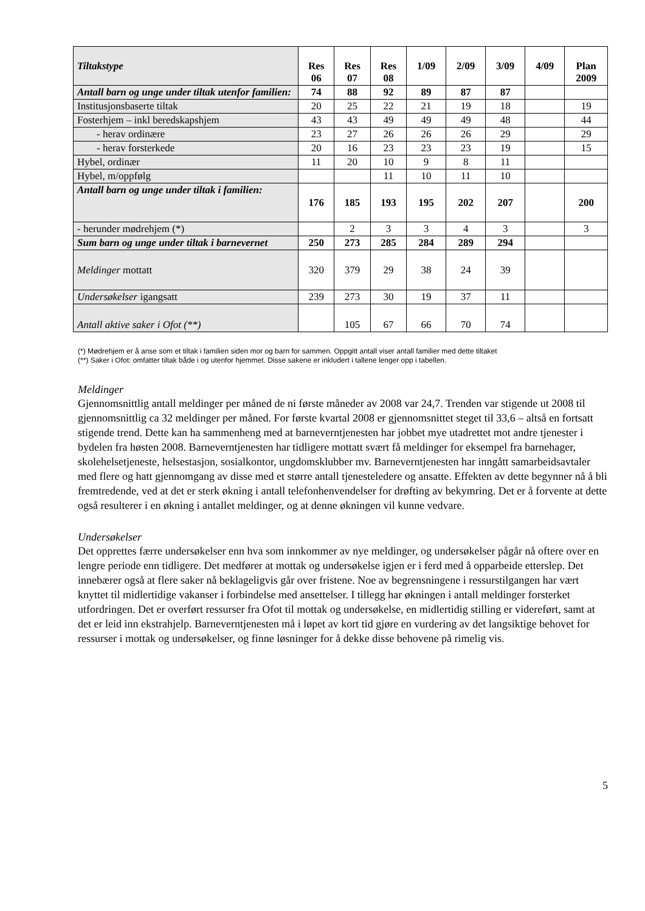| Tiltakstype | Res 06 | Res 07 | Res 08 | 1/09 | 2/09 | 3/09 | 4/09 | Plan 2009 |
| --- | --- | --- | --- | --- | --- | --- | --- | --- |
| Antall barn og unge under tiltak utenfor familien: | 74 | 88 | 92 | 89 | 87 | 87 | | |
| Institusjonsbaserte tiltak | 20 | 25 | 22 | 21 | 19 | 18 | | 19 |
| Fosterhjem – inkl beredskapshjem | 43 | 43 | 49 | 49 | 49 | 48 | | 44 |
| - herav ordinære | 23 | 27 | 26 | 26 | 26 | 29 | | 29 |
| - herav forsterkede | 20 | 16 | 23 | 23 | 23 | 19 | | 15 |
| Hybel, ordinær | 11 | 20 | 10 | 9 | 8 | 11 | | |
| Hybel, m/oppfølg | | | 11 | 10 | 11 | 10 | | |
| Antall barn og unge under tiltak i familien: | 176 | 185 | 193 | 195 | 202 | 207 | | 200 |
| - herunder mødrehjem (*) | | 2 | 3 | 3 | 4 | 3 | | 3 |
| Sum barn og unge under tiltak i barnevernet | 250 | 273 | 285 | 284 | 289 | 294 | | |
| Meldinger mottatt | 320 | 379 | 29 | 38 | 24 | 39 | | |
| Undersøkelser igangsatt | 239 | 273 | 30 | 19 | 37 | 11 | | |
| Antall aktive saker i Ofot (**) | | 105 | 67 | 66 | 70 | 74 | | |
(*) Mødrehjem er å anse som et tiltak i familien siden mor og barn for sammen. Oppgitt antall viser antall familier med dette tiltaket
(**) Saker i Ofot: omfatter tiltak både i og utenfor hjemmet. Disse sakene er inkludert i tallene lenger opp i tabellen.
Meldinger
Gjennomsnittlig antall meldinger per måned de ni første måneder av 2008 var 24,7. Trenden var stigende ut 2008 til gjennomsnittlig ca 32 meldinger per måned. For første kvartal 2008 er gjennomsnittet steget til 33,6 – altså en fortsatt stigende trend. Dette kan ha sammenheng med at barneverntjenesten har jobbet mye utadrettet mot andre tjenester i bydelen fra høsten 2008. Barneverntjenesten har tidligere mottatt svært få meldinger for eksempel fra barnehager, skolehelsetjeneste, helsestasjon, sosialkontor, ungdomsklubber mv. Barneverntjenesten har inngått samarbeidsavtaler med flere og hatt gjennomgang av disse med et større antall tjenesteledere og ansatte. Effekten av dette begynner nå å bli fremtredende, ved at det er sterk økning i antall telefonhenvendelser for drøfting av bekymring. Det er å forvente at dette også resulterer i en økning i antallet meldinger, og at denne økningen vil kunne vedvare.
Undersøkelser
Det opprettes færre undersøkelser enn hva som innkommer av nye meldinger, og undersøkelser pågår nå oftere over en lengre periode enn tidligere. Det medfører at mottak og undersøkelse igjen er i ferd med å opparbeide etterslep. Det innebærer også at flere saker nå beklageligvis går over fristene. Noe av begrensningene i ressurstilgangen har vært knyttet til midlertidige vakanser i forbindelse med ansettelser. I tillegg har økningen i antall meldinger forsterket utfordringen. Det er overført ressurser fra Ofot til mottak og undersøkelse, en midlertidig stilling er videreført, samt at det er leid inn ekstrahjelp. Barneverntjenesten må i løpet av kort tid gjøre en vurdering av det langsiktige behovet for ressurser i mottak og undersøkelser, og finne løsninger for å dekke disse behovene på rimelig vis.
5